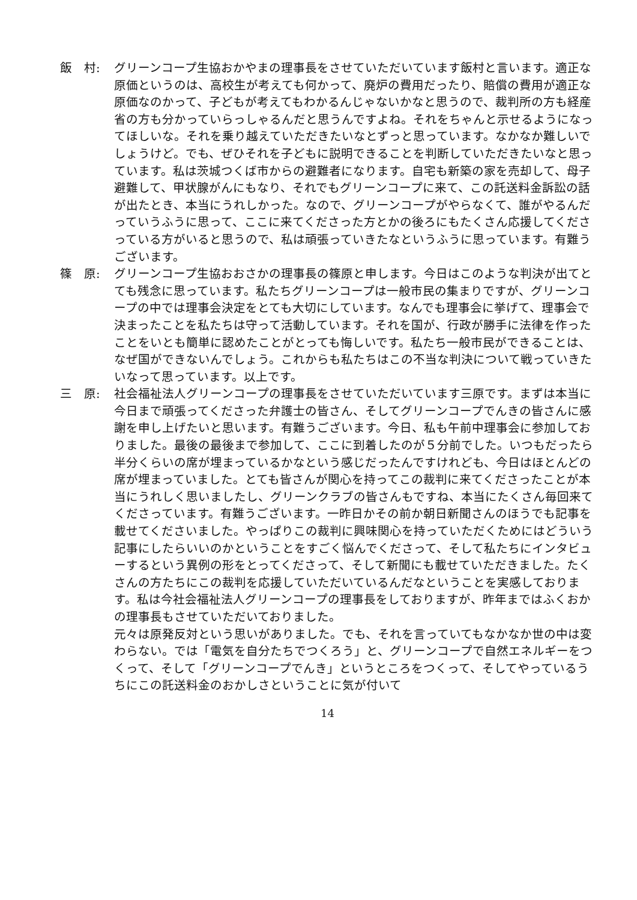飯　村: グリーンコープ生協おかやまの理事長をさせていただいています飯村と言います。適正な原価というのは、高校生が考えても何かって、廃炉の費用だったり、賠償の費用が適正な原価なのかって、子どもが考えてもわかるんじゃないかなと思うので、裁判所の方も経産省の方も分かっていらっしゃるんだと思うんですよね。それをちゃんと示せるようになってほしいな。それを乗り越えていただきたいなとずっと思っています。なかなか難しいでしょうけど。でも、ぜひそれを子どもに説明できることを判断していただきたいなと思っています。私は茨城つくば市からの避難者になります。自宅も新築の家を売却して、母子避難して、甲状腺がんにもなり、それでもグリーンコープに来て、この託送料金訴訟の話が出たとき、本当にうれしかった。なので、グリーンコープがやらなくて、誰がやるんだっていうふうに思って、ここに来てくださった方とかの後ろにもたくさん応援してくださっている方がいると思うので、私は頑張っていきたなというふうに思っています。有難うございます。
篠　原: グリーンコープ生協おおさかの理事長の篠原と申します。今日はこのような判決が出てとても残念に思っています。私たちグリーンコープは一般市民の集まりですが、グリーンコープの中では理事会決定をとても大切にしています。なんでも理事会に挙げて、理事会で決まったことを私たちは守って活動しています。それを国が、行政が勝手に法律を作ったことをいとも簡単に認めたことがとっても悔しいです。私たち一般市民ができることは、なぜ国ができないんでしょう。これからも私たちはこの不当な判決について戦っていきたいなって思っています。以上です。
三　原: 社会福祉法人グリーンコープの理事長をさせていただいています三原です。まずは本当に今日まで頑張ってくださった弁護士の皆さん、そしてグリーンコープでんきの皆さんに感謝を申し上げたいと思います。有難うございます。今日、私も午前中理事会に参加しておりました。最後の最後まで参加して、ここに到着したのが５分前でした。いつもだったら半分くらいの席が埋まっているかなという感じだったんですけれども、今日はほとんどの席が埋まっていました。とても皆さんが関心を持ってこの裁判に来てくださったことが本当にうれしく思いましたし、グリーンクラブの皆さんもですね、本当にたくさん毎回来てくださっています。有難うございます。一昨日かその前か朝日新聞さんのほうでも記事を載せてくださいました。やっぱりこの裁判に興味関心を持っていただくためにはどういう記事にしたらいいのかということをすごく悩んでくださって、そして私たちにインタビューするという異例の形をとってくださって、そして新聞にも載せていただきました。たくさんの方たちにこの裁判を応援していただいているんだなということを実感しております。私は今社会福祉法人グリーンコープの理事長をしておりますが、昨年まではふくおかの理事長もさせていただいておりました。
元々は原発反対という思いがありました。でも、それを言っていてもなかなか世の中は変わらない。では「電気を自分たちでつくろう」と、グリーンコープで自然エネルギーをつくって、そして「グリーンコープでんき」というところをつくって、そしてやっているうちにこの託送料金のおかしさということに気が付いて
14